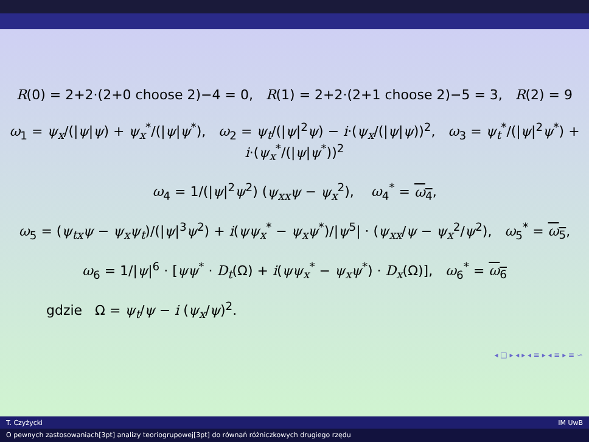R(0) = 2+2·(2+0 choose 2)−4 = 0, R(1) = 2+2·(2+1 choose 2)−5 = 3, R(2) = 9
ω<sub>1</sub> = ψ<sub>x</sub>/(|ψ|ψ) + ψ<sub>x</sub><sup>*</sup>/(|ψ|ψ<sup>*</sup>), ω<sub>2</sub> = ψ<sub>t</sub>/(|ψ|<sup>2</sup>ψ) − i·(ψ<sub>x</sub>/(|ψ|ψ))<sup>2</sup>, ω<sub>3</sub> = ψ<sub>t</sub><sup>*</sup>/(|ψ|<sup>2</sup>ψ<sup>*</sup>) + i·(ψ<sub>x</sub><sup>*</sup>/(|ψ|ψ<sup>*</sup>))<sup>2</sup>
ω<sub>4</sub> = 1/(|ψ|<sup>2</sup>ψ<sup>2</sup>) (ψ<sub>xx</sub>ψ − ψ<sub>x</sub><sup>2</sup>), ω<sub>4</sub><sup>*</sup> = ω<sub>4</sub>,
ω<sub>5</sub> = (ψ<sub>tx</sub>ψ − ψ<sub>x</sub>ψ<sub>t</sub>)/(|ψ|<sup>3</sup>ψ<sup>2</sup>) + i(ψψ<sub>x</sub><sup>*</sup> − ψ<sub>x</sub>ψ<sup>*</sup>)/|ψ<sup>5</sup>| · (ψ<sub>xx</sub>/ψ − ψ<sub>x</sub><sup>2</sup>/ψ<sup>2</sup>), ω<sub>5</sub><sup>*</sup> = ω<sub>5</sub>,
ω<sub>6</sub> = 1/|ψ|<sup>6</sup> · [ψψ<sup>*</sup> · D<sub>t</sub>(Ω) + i(ψψ<sub>x</sub><sup>*</sup> − ψ<sub>x</sub>ψ<sup>*</sup>) · D<sub>x</sub>(Ω)], ω<sub>6</sub><sup>*</sup> = ω<sub>6</sub>
gdzie Ω = ψ<sub>t</sub>/ψ − i (ψ<sub>x</sub>/ψ)<sup>2</sup>.
◂ □ ▸ ◂ ▸ ◂ ≡ ▸ ◂ ≡ ▸ ≡ ∽
T. Czyżycki IM UwB
O pewnych zastosowaniach[3pt] analizy teoriogrupowej[3pt] do równań różniczkowych drugiego rzędu